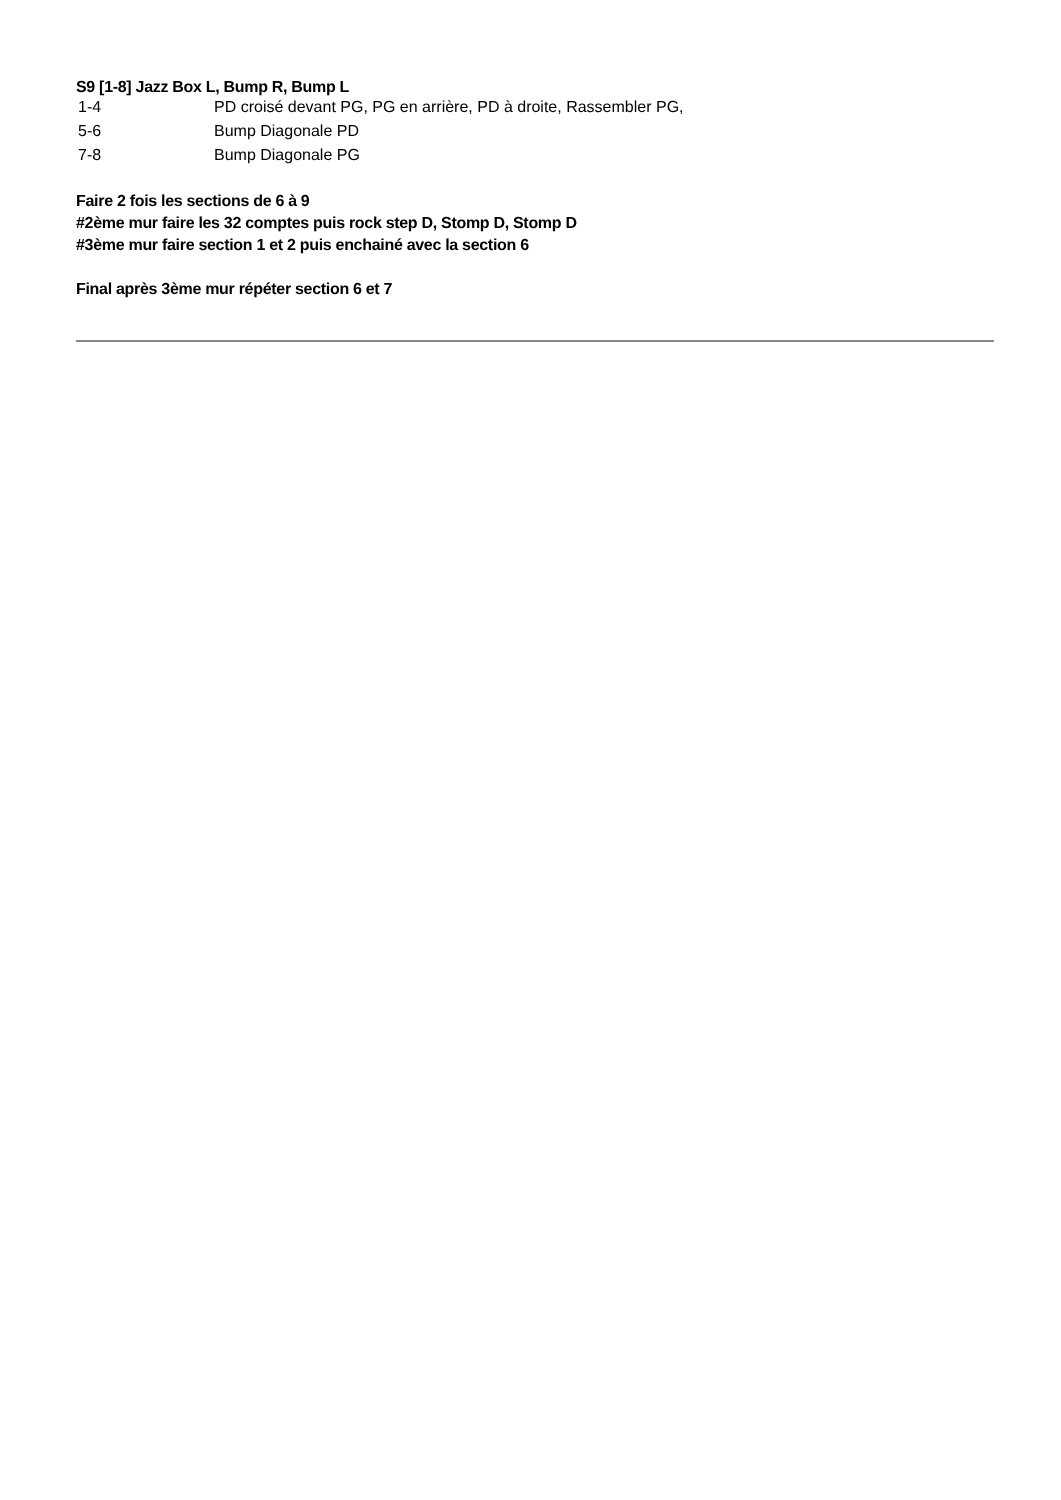S9 [1-8] Jazz Box L, Bump R, Bump L
| 1-4 | PD croisé devant PG, PG en arrière, PD à droite, Rassembler PG, |
| 5-6 | Bump Diagonale PD |
| 7-8 | Bump Diagonale PG |
Faire 2 fois les sections de 6 à 9
#2ème mur faire les 32 comptes puis rock step D, Stomp D, Stomp D
#3ème mur faire section 1 et 2 puis enchainé avec la section 6
Final après 3ème mur répéter section 6 et 7